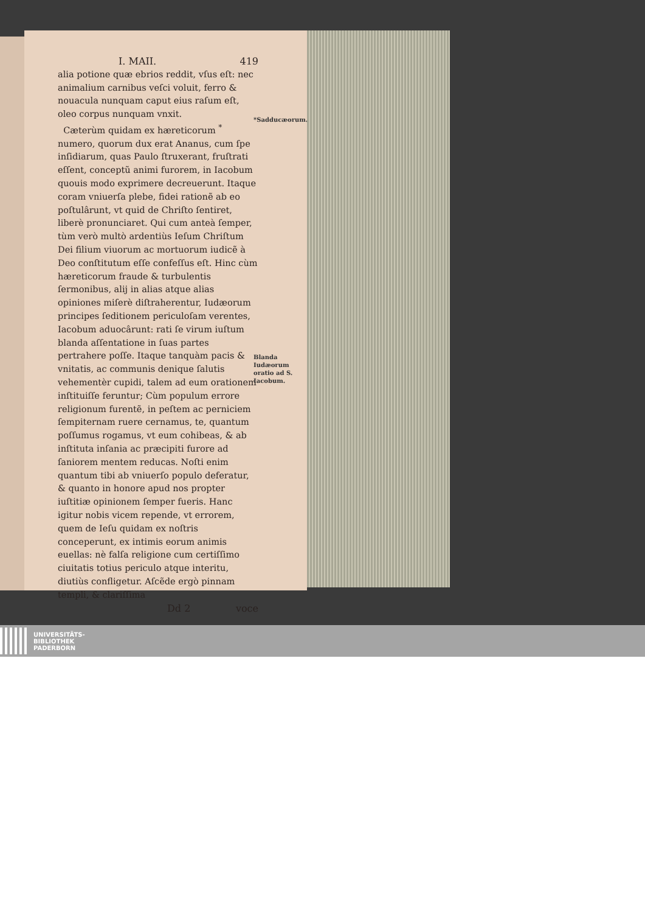I. MAII. 419
alia potione quæ ebrios reddit, vſus eſt: nec animalium carnibus veſci voluit, ferro & nouacula nunquam caput eius raſum eſt, oleo corpus nunquam vnxit.
Cæterùm quidam ex hæreticorum <sup>*</sup> numero, quorum dux erat Ananus, cum ſpe inſidiarum, quas Paulo ſtruxerant, fruſtrati eſſent, conceptũ animi furorem, in Iacobum quouis modo exprimere decreuerunt. Itaque coram vniuerſa plebe, fidei rationẽ ab eo poſtulârunt, vt quid de Chriſto ſentiret, liberè pronunciaret. Qui cum anteà ſemper, tùm verò multò ardentiùs Ieſum Chriſtum Dei filium viuorum ac mortuorum iudicẽ à Deo conſtitutum eſſe confeſſus eſt. Hinc cùm hæreticorum fraude & turbulentis ſermonibus, alij in alias atque alias opiniones miſerè diſtraherentur, Iudæorum principes ſeditionem periculoſam verentes, Iacobum aduocârunt: rati ſe virum iuſtum blanda aſſentatione in ſuas partes pertrahere poſſe. Itaque tanquàm pacis & vnitatis, ac communis denique ſalutis vehementèr cupidi, talem ad eum orationem inſtituiſſe feruntur; Cùm populum errore religionum furentẽ, in peſtem ac perniciem ſempiternam ruere cernamus, te, quantum poſſumus rogamus, vt eum cohibeas, & ab inſtituta inſania ac præcipiti furore ad ſaniorem mentem reducas. Noſti enim quantum tibi ab vniuerſo populo deferatur, & quanto in honore apud nos propter iuſtitiæ opinionem ſemper fueris. Hanc igitur nobis vicem repende, vt errorem, quem de Ieſu quidam ex noſtris conceperunt, ex intimis eorum animis euellas: nè falſa religione cum certiſſimo ciuitatis totius periculo atque interitu, diutiùs confligetur. Aſcẽde ergò pinnam templi, & clariſſima
Dd 2 voce
*Sadducæorum.
Blanda Iudæorum oratio ad S. Iacobum.
UNIVERSITÄTS-
BIBLIOTHEK
PADERBORN